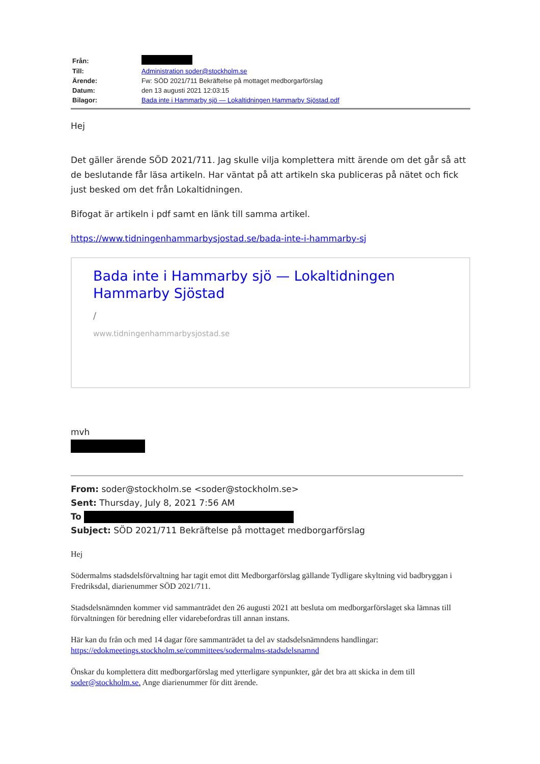| Från: | |
| Till: | Administration soder@stockholm.se |
| Ärende: | Fw: SÖD 2021/711 Bekräftelse på mottaget medborgarförslag |
| Datum: | den 13 augusti 2021 12:03:15 |
| Bilagor: | Bada inte i Hammarby sjö — Lokaltidningen Hammarby Sjöstad.pdf |
Hej
Det gäller ärende SÖD 2021/711. Jag skulle vilja komplettera mitt ärende om det går så att de beslutande får läsa artikeln. Har väntat på att artikeln ska publiceras på nätet och fick just besked om det från Lokaltidningen.
Bifogat är artikeln i pdf samt en länk till samma artikel.
https://www.tidningenhammarbysjostad.se/bada-inte-i-hammarby-sj
Bada inte i Hammarby sjö — Lokaltidningen Hammarby Sjöstad
/
www.tidningenhammarbysjostad.se
mvh
From: soder@stockholm.se <soder@stockholm.se>
Sent: Thursday, July 8, 2021 7:56 AM
To
Subject: SÖD 2021/711 Bekräftelse på mottaget medborgarförslag
Hej
Södermalms stadsdelsförvaltning har tagit emot ditt Medborgarförslag gällande Tydligare skyltning vid badbryggan i Fredriksdal, diarienummer SÖD 2021/711.
Stadsdelsnämnden kommer vid sammanträdet den 26 augusti 2021 att besluta om medborgarförslaget ska lämnas till förvaltningen för beredning eller vidarebefordras till annan instans.
Här kan du från och med 14 dagar före sammanträdet ta del av stadsdelsnämndens handlingar: https://edokmeetings.stockholm.se/committees/sodermalms-stadsdelsnamnd
Önskar du komplettera ditt medborgarförslag med ytterligare synpunkter, går det bra att skicka in dem till soder@stockholm.se. Ange diarienummer för ditt ärende.